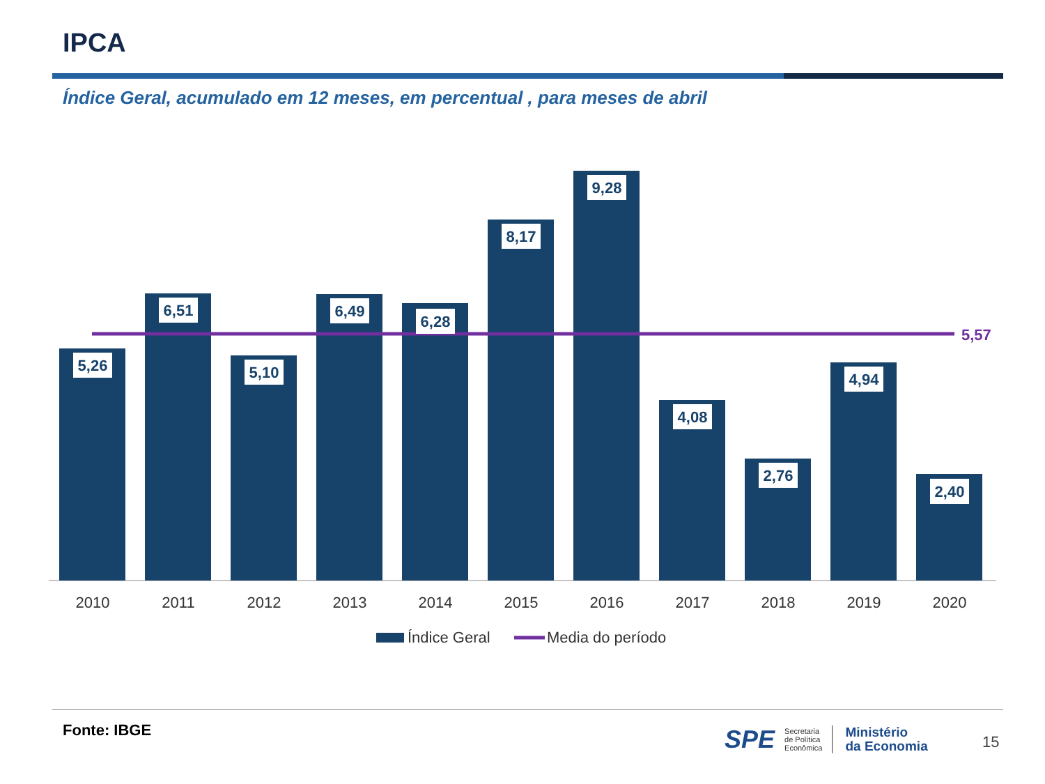IPCA
Índice Geral, acumulado em 12 meses, em percentual , para meses de abril
5,57
5,26
6,51
5,10
6,49
6,28
8,17
9,28
4,08
2,76
4,94
2,40
2010
2011
2012
2013
2014
2015
2016
2017
2018
2019
2020
Índice Geral
Media do período
Fonte: IBGE
SPE Secretaria
de Política
Econômica Ministério
da Economia
15